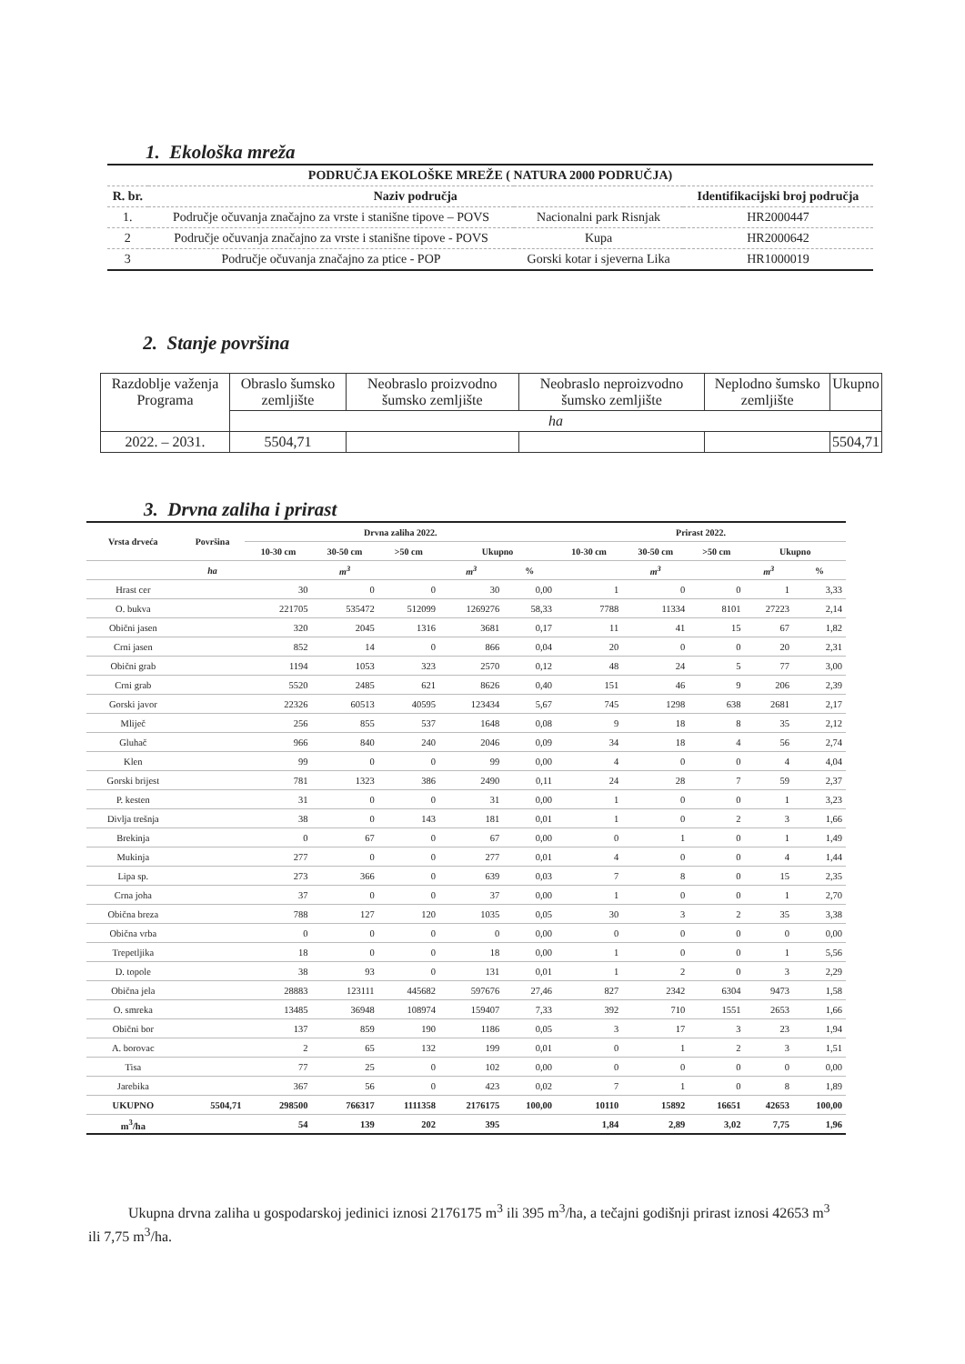1. Ekološka mreža
| PODRUČJA EKOLOŠKE MREŽE ( NATURA 2000 PODRUČJA) | | | |
| --- | --- | --- | --- |
| R. br. | Naziv područja | | Identifikacijski broj područja |
| 1. | Područje očuvanja značajno za vrste i stanišne tipove – POVS | Nacionalni park Risnjak | HR2000447 |
| 2 | Područje očuvanja značajno za vrste i stanišne tipove - POVS | Kupa | HR2000642 |
| 3 | Područje očuvanja značajno za ptice - POP | Gorski kotar i sjeverna Lika | HR1000019 |
2. Stanje površina
| Razdoblje važenja Programa | Obraslo šumsko zemljište | Neobraslo proizvodno šumsko zemljište | Neobraslo neproizvodno šumsko zemljište | Neplodno šumsko zemljište | Ukupno |
| | ha | | | | |
| 2022. – 2031. | 5504,71 | | | | 5504,71 |
3. Drvna zaliha i prirast
| Vrsta drveća | Površina | Drvna zaliha 2022. | | | | | Prirast 2022. | | | | |
| --- | --- | --- | --- | --- | --- | --- | --- | --- | --- | --- | --- |
| | | 10-30 cm | 30-50 cm | >50 cm | Ukupno | | 10-30 cm | 30-50 cm | >50 cm | Ukupno | |
| | ha | | m<sup>3</sup> | | m<sup>3</sup> | % | | m<sup>3</sup> | | m<sup>3</sup> | % |
| Hrast cer | | 30 | 0 | 0 | 30 | 0,00 | 1 | 0 | 0 | 1 | 3,33 |
| O. bukva | | 221705 | 535472 | 512099 | 1269276 | 58,33 | 7788 | 11334 | 8101 | 27223 | 2,14 |
| Obični jasen | | 320 | 2045 | 1316 | 3681 | 0,17 | 11 | 41 | 15 | 67 | 1,82 |
| Crni jasen | | 852 | 14 | 0 | 866 | 0,04 | 20 | 0 | 0 | 20 | 2,31 |
| Obični grab | | 1194 | 1053 | 323 | 2570 | 0,12 | 48 | 24 | 5 | 77 | 3,00 |
| Crni grab | | 5520 | 2485 | 621 | 8626 | 0,40 | 151 | 46 | 9 | 206 | 2,39 |
| Gorski javor | | 22326 | 60513 | 40595 | 123434 | 5,67 | 745 | 1298 | 638 | 2681 | 2,17 |
| Mliječ | | 256 | 855 | 537 | 1648 | 0,08 | 9 | 18 | 8 | 35 | 2,12 |
| Gluhač | | 966 | 840 | 240 | 2046 | 0,09 | 34 | 18 | 4 | 56 | 2,74 |
| Klen | | 99 | 0 | 0 | 99 | 0,00 | 4 | 0 | 0 | 4 | 4,04 |
| Gorski brijest | | 781 | 1323 | 386 | 2490 | 0,11 | 24 | 28 | 7 | 59 | 2,37 |
| P. kesten | | 31 | 0 | 0 | 31 | 0,00 | 1 | 0 | 0 | 1 | 3,23 |
| Divlja trešnja | | 38 | 0 | 143 | 181 | 0,01 | 1 | 0 | 2 | 3 | 1,66 |
| Brekinja | | 0 | 67 | 0 | 67 | 0,00 | 0 | 1 | 0 | 1 | 1,49 |
| Mukinja | | 277 | 0 | 0 | 277 | 0,01 | 4 | 0 | 0 | 4 | 1,44 |
| Lipa sp. | | 273 | 366 | 0 | 639 | 0,03 | 7 | 8 | 0 | 15 | 2,35 |
| Crna joha | | 37 | 0 | 0 | 37 | 0,00 | 1 | 0 | 0 | 1 | 2,70 |
| Obična breza | | 788 | 127 | 120 | 1035 | 0,05 | 30 | 3 | 2 | 35 | 3,38 |
| Obična vrba | | 0 | 0 | 0 | 0 | 0,00 | 0 | 0 | 0 | 0 | 0,00 |
| Trepetljika | | 18 | 0 | 0 | 18 | 0,00 | 1 | 0 | 0 | 1 | 5,56 |
| D. topole | | 38 | 93 | 0 | 131 | 0,01 | 1 | 2 | 0 | 3 | 2,29 |
| Obična jela | | 28883 | 123111 | 445682 | 597676 | 27,46 | 827 | 2342 | 6304 | 9473 | 1,58 |
| O. smreka | | 13485 | 36948 | 108974 | 159407 | 7,33 | 392 | 710 | 1551 | 2653 | 1,66 |
| Obični bor | | 137 | 859 | 190 | 1186 | 0,05 | 3 | 17 | 3 | 23 | 1,94 |
| A. borovac | | 2 | 65 | 132 | 199 | 0,01 | 0 | 1 | 2 | 3 | 1,51 |
| Tisa | | 77 | 25 | 0 | 102 | 0,00 | 0 | 0 | 0 | 0 | 0,00 |
| Jarebika | | 367 | 56 | 0 | 423 | 0,02 | 7 | 1 | 0 | 8 | 1,89 |
| UKUPNO | 5504,71 | 298500 | 766317 | 1111358 | 2176175 | 100,00 | 10110 | 15892 | 16651 | 42653 | 100,00 |
| m<sup>3</sup>/ha | | 54 | 139 | 202 | 395 | | 1,84 | 2,89 | 3,02 | 7,75 | 1,96 |
Ukupna drvna zaliha u gospodarskoj jedinici iznosi 2176175 m<sup>3</sup> ili 395 m<sup>3</sup>/ha, a tečajni godišnji prirast iznosi 42653 m<sup>3</sup> ili 7,75 m<sup>3</sup>/ha.